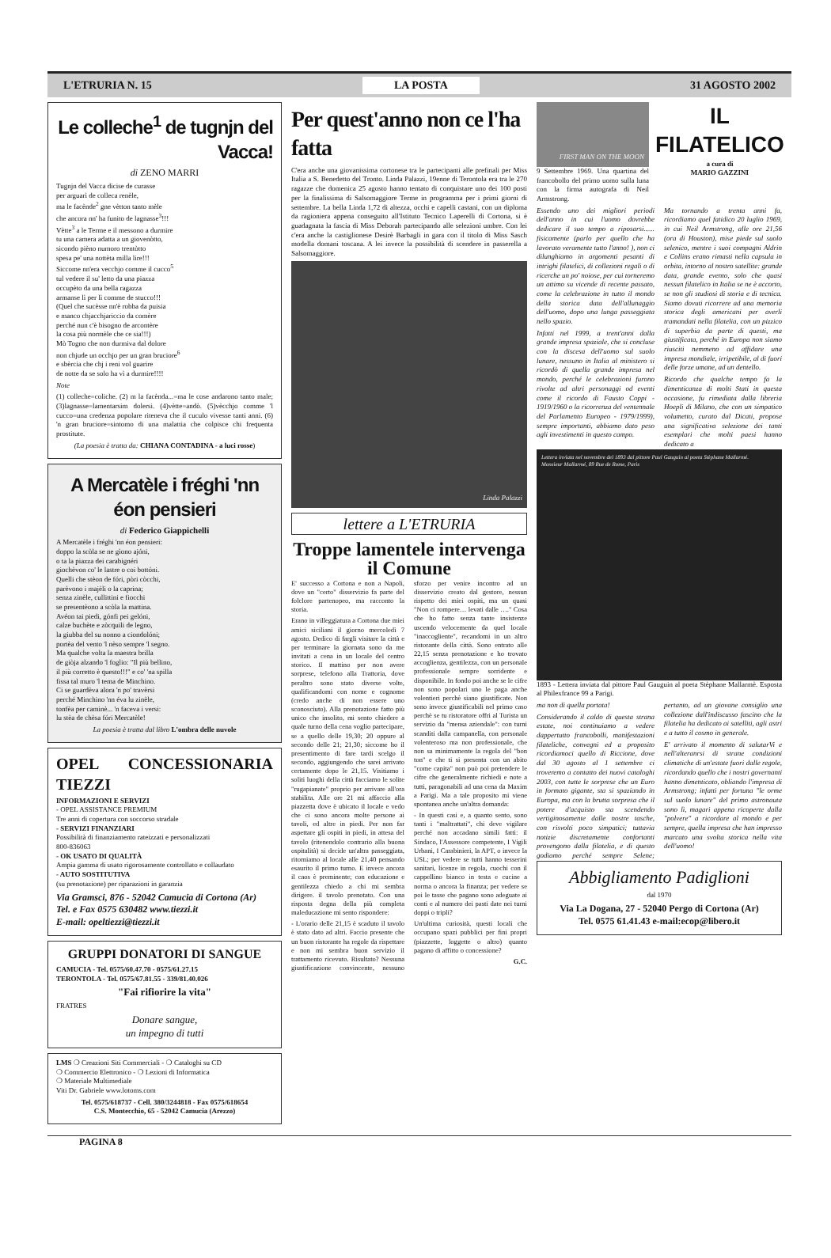L'ETRURIA N. 15 LA POSTA 31 AGOSTO 2002
Le colleche<sup>1</sup> de tugnjn del Vacca!
di ZENO MARRI
Tugnjn del Vacca dicise de curasse
per arguarì de colleca renèle,
ma le facènde<sup>2</sup> gne vètton tanto mèle
che ancora nn' ha funito de lagnasse<sup>3</sup>!!!
Vètte<sup>3</sup> a le Terme e il messono a durmire
tu una camera adatta a un giovenòtto,
sicondo pièno numoro trentòtto
spesa pe' una nottèta milla lire!!!
Siccome nn'era vecchjo comme il cucco<sup>5</sup>
tul vedere il su' letto da una piazza
occupèto da una bella ragazza
armanse lì per lì comme de stucco!!!
(Quel che sucèsse nn'è robba da puisia
e manco chjacchjariccio da comère
perché nun c'è bisogno de arcontère
la cosa più normèle che ce sia!!!)
Mò Togno che non durmiva dal dolore
non chjude un occhjo per un gran bruciore<sup>6</sup>
e sbèrcia che chj i reni vol guarire
de notte da se solo ha vì a durmire!!!!
Note
(1) colleche=coliche. (2) m la facènda...=ma le cose andarono tanto male; (3)lagnasse=lamentarsim dolersi. (4)vètte=andò. (5)vècchjo comme 'l cucco=una credenza popolare riteneva che il cuculo vivesse tanti anni. (6) 'n gran bruciore=sintomo di una malattia che colpisce chi frequenta prostitute.
(La poesia è tratta da: CHIANA CONTADINA - a luci rosse)
A Mercatèle i fréghi 'nn éon pensieri
di Federico Giappichelli
A Mercatèle i fréghi 'nn éon pensieri:
doppo la scòla se ne gìono ajóni,
o ta la piazza dei carabignéri
giochèvon co' le lastre o coi bottóni.
Quelli che stèon de fóri, pòri còcchi,
parèvono i majèli o la caprina;
senza zinèle, cullittini e fiocchi
se presentèono a scòla la mattina.
Avéon tai piedi, gónfi pei gelóni,
calze buchète e zòcquili de legno,
la giubba del su nonno a ciondolóni;
portèa del vento 'l nèso sempre 'l segno.
Ma qualche volta la maestra brilla
de giòja alzando 'l foglio: "Il più bellino,
il più corretto è questo!!!" e co' 'na spilla
fissa tal muro 'l tema de Minchino.
Ci se guardèva alora 'n po' travèrsi
perché Minchino 'nn éva lu zinèle,
tonfèa per caminè... 'n faceva i versi:
lu stèa de chèsa fóri Mercatèle!
La poesia è tratta dal libro L'ombra delle nuvole
OPEL CONCESSIONARIA TIEZZI
INFORMAZIONI E SERVIZI
- OPEL ASSISTANCE PREMIUM
Tre anni di copertura con soccorso stradale
- SERVIZI FINANZIARI
Possibilità di finanziamento rateizzati e personalizzati
800-836063
- OK USATO DI QUALITÀ
Ampia gamma di usato rigorosamente controllato e collaudato
- AUTO SOSTITUTIVA
(su prenotazione) per riparazioni in garanzia
Via Gramsci, 876 - 52042 Camucia di Cortona (Ar)
Tel. e Fax 0575 630482 www.tiezzi.it
E-mail: opeltiezzi@tiezzi.it
GRUPPI DONATORI DI SANGUE
CAMUCIA - Tel. 0575/60.47.70 - 0575/61.27.15
TERONTOLA - Tel. 0575/67.81.55 - 339/81.40.026
"Fai rifiorire la vita"
FRATRES
Donare sangue,
un impegno di tutti
LMS ❍ Creazioni Siti Commerciali - ❍ Cataloghi su CD
❍ Commercio Elettronico - ❍ Lezioni di Informatica
❍ Materiale Multimediale
Viti Dr. Gabriele www.lotoms.com
Tel. 0575/618737 - Cell. 380/3244818 - Fax 0575/618654
C.S. Montecchio, 65 - 52042 Camucia (Arezzo)
Per quest'anno non ce l'ha fatta
C'era anche una giovanissima cortonese tra le partecipanti alle prefinali per Miss Italia a S. Benedetto del Tronto. Linda Palazzi, 19enne di Terontola era tra le 270 ragazze che domenica 25 agosto hanno tentato di conquistare uno dei 100 posti per la finalissima di Salsomaggiore Terme in programma per i primi giorni di settembre. La bella Linda 1,72 di altezza, occhi e capelli castani, con un diploma da ragioniera appena conseguito all'Istituto Tecnico Laperelli di Cortona, si è guadagnata la fascia di Miss Deborah partecipando alle selezioni umbre. Con lei c'era anche la castiglionese Desirè Barbagli in gara con il titolo di Miss Sasch modella domani toscana. A lei invece la possibilità di scendere in passerella a Salsomaggiore.
Linda Palazzi
lettere a L'ETRURIA
Troppe lamentele intervenga il Comune
E' successo a Cortona e non a Napoli, dove un "certo" disservizio fa parte del folclore partenopeo, ma racconto la storia.
Erano in villeggiatura a Cortona due miei amici siciliani il giorno mercoledì 7 agosto. Dedico di fargli visitare la città e per terminare la giornata sono da me invitati a cena in un locale del centro storico. Il mattino per non avere sorprese, telefono alla Trattoria, dove peraltro sono stato diverse volte, qualificandomi con nome e cognome (credo anche di non essere uno sconosciuto). Alla prenotazione fatto più unico che insolito, mi sento chiedere a quale turno della cena voglio partecipare, se a quello delle 19,30; 20 oppure al secondo delle 21; 21,30; siccome ho il presentimento di fare tardi scelgo il secondo, aggiungendo che sarei arrivato certamente dopo le 21,15. Visitiamo i soliti luoghi della città facciamo le solite "rugapianate" proprio per arrivare all'ora stabilita. Alle ore 21 mi affaccio alla piazzetta dove è ubicato il locale e vedo che ci sono ancora molte persone ai tavoli, ed altre in piedi. Per non far aspettare gli ospiti in piedi, in attesa del tavolo (ritenendolo contrario alla buona ospitalità) si decide un'altra passeggiata, ritorniamo al locale alle 21,40 pensando esaurito il primo turno. E invece ancora il caos è preminente; con educazione e gentilezza chiedo a chi mi sembra dirigere. il tavolo prenotato. Con una risposta degna della più completa maleducazione mi sento rispondere:
- L'orario delle 21,15 è scaduto il tavolo è stato dato ad altri. Faccio presente che un buon ristorante ha regole da rispettare e non mi sembra buon servizio il trattamento ricevuto. Risultato? Nessuna giustificazione convincente, nessuno sforzo per venire incontro ad un disservizio creato dal gestore, nessun rispetto dei miei ospiti, ma un quasi "Non ci rompere… levati dalle …." Cosa che ho fatto senza tante insistenze uscendo velocemente da quel locale "inaccogliente", recandomi in un altro ristorante della città. Sono entrato alle 22,15 senza prenotazione e ho trovato accoglienza, gentilezza, con un personale professionale sempre sorridente e disponibile. In fondo poi anche se le cifre non sono popolari uno le paga anche volentieri perchè siano giustificate. Non sono invece giustificabili nel primo caso perchè se tu ristoratore offri al Turista un servizio da "mensa aziendale": con turni scanditi dalla campanella, con personale volenteroso ma non professionale, che non sa minimamente la regola del "bon ton" e che ti si presenta con un abito "come capita" non può poi pretendere le cifre che generalmente richiedi e note a tutti, paragonabili ad una cena da Maxim a Parigi. Ma a tale proposito mi viene spontanea anche un'altra domanda:
- In questi casi e, a quanto sento, sono tanti i "maltrattati", chi deve vigilare perché non accadano simili fatti: il Sindaco, l'Assessore competente, I Vigili Urbani, I Carabinieri, la APT, o invece la USL; per vedere se tutti hanno tesserini sanitari, licenze in regola, cuochi con il cappellino bianco in testa e cucine a norma o ancora la finanza; per vedere se poi le tasse che pagano sono adeguate ai conti e al numero dei pasti date nei turni doppi o tripli?
Un'ultima curiosità, questi locali che occupano spazi pubblici per fini propri (piazzette, loggette o altro) quanto pagano di affitto o concessione?
G.C.
FIRST MAN ON THE MOON
9 Settembre 1969. Una quartina del francobollo del primo uomo sulla luna con la firma autografa di Neil Armstrong.
IL FILATELICO
a cura di
MARIO GAZZINI
Essendo uno dei migliori periodi dell'anno in cui l'uomo dovrebbe dedicare il suo tempo a riposarsi...... fisicamente (parlo per quello che ha lavorato veramente tutto l'anno! ), non ci dilunghiamo in argomenti pesanti di intrighi filatelici, di collezioni regali o di ricerche un po' noiose, per cui torneremo un attimo su vicende di recente passato, come la celebrazione in tutto il mondo della storica data dell'allunaggio dell'uomo, dopo una lunga passeggiata nello spazio.
Infatti nel 1999, a trent'anni dalla grande impresa spaziale, che si concluse con la discesa dell'uomo sul suolo lunare, nessuno in Italia al ministero si ricordò di quella grande impresa nel mondo, perché le celebrazioni furono rivolte ad altri personaggi od eventi come il ricordo di Fausto Coppi - 1919/1960 o la ricorrenza del ventennale del Parlamento Europeo - 1979/1999), sempre importanti, abbiamo dato peso agli investimenti in questo campo.
Ma tornando a trenta anni fa, ricordiamo quel fatidico 20 luglio 1969, in cui Neil Armstrong, alle ore 21,56 (ora di Houston), mise piede sul suolo selenico, mentre i suoi compagni Aldrin e Collins erano rimasti nella capsula in orbita, intorno al nostro satellite: grande data, grande evento, solo che quasi nessun filatelico in Italia se ne è accorto, se non gli studiosi di storia e di tecnica. Siamo dovuti ricorrere ad una memoria storica degli americani per averli tramandati nella filatelia, con un pizzico di superbia da parte di questi, ma giustificata, perché in Europa non siamo riusciti nemmeno ad affidare una impresa mondiale, irripetibile, al di fuori delle forze umane, ad un dentello.
Ricordo che qualche tempo fa la dimenticanza di molti Stati in questa occasione, fu rimediata dalla libreria Hoepli di Milano, che con un simpatico volumetto, curato dal Dicati, propose una significativa selezione dei tanti esemplari che molti paesi hanno dedicato a
Lettera inviata nel novembre del 1893 dal pittore Paul Gauguin al poeta Stèphane Mallarmé.
Monsieur Mallarmé, 89 Rue de Rome, Paris
1893 - Lettera inviata dal pittore Paul Gauguin al poeta Stèphane Mallarmè. Esposta al Philexfrance 99 a Parigi.
ma non di quella portata!
Considerando il caldo di questa strana estate, noi continuiamo a vedere dappertutto francobolli, manifestazioni filateliche, convegni ed a proposito ricordiamoci quello di Riccione, dove dal 30 agosto al 1 settembre ci troveremo a contatto dei nuovi cataloghi 2003, con tutte le sorprese che un Euro in formato gigante, sta si spaziando in Europa, ma con la brutta sorpresa che il potere d'acquisto sta scendendo vertiginosamente dalle nostre tasche, con risvolti poco simpatici; tuttavia notizie discretamente confortanti provengono dalla filatelia, e di questo godiamo perché sempre Selene; pertanto, ad un giovane consiglio una collezione dall'indiscusso fascino che la filatelia ha dedicato ai satelliti, agli astri e a tutto il cosmo in generale.
E' arrivato il momento di salutarVi e nell'alteranrsi di strane condizioni climatiche di un'estate fuori dalle regole, ricordando quello che i nostri governanti hanno dimenticato, obliando l'impresa di Armstrong; infatti per fortuna "le orme sul suolo lunare" del primo astronauta sono lì, magari appena ricoperte dalla "polvere" a ricordare al mondo e per sempre, quella impresa che han impresso marcato una svolta storica nella vita dell'uomo!
Abbigliamento Padiglioni
dal 1970
Via La Dogana, 27 - 52040 Pergo di Cortona (Ar)
Tel. 0575 61.41.43 e-mail:ecop@libero.it
PAGINA 8